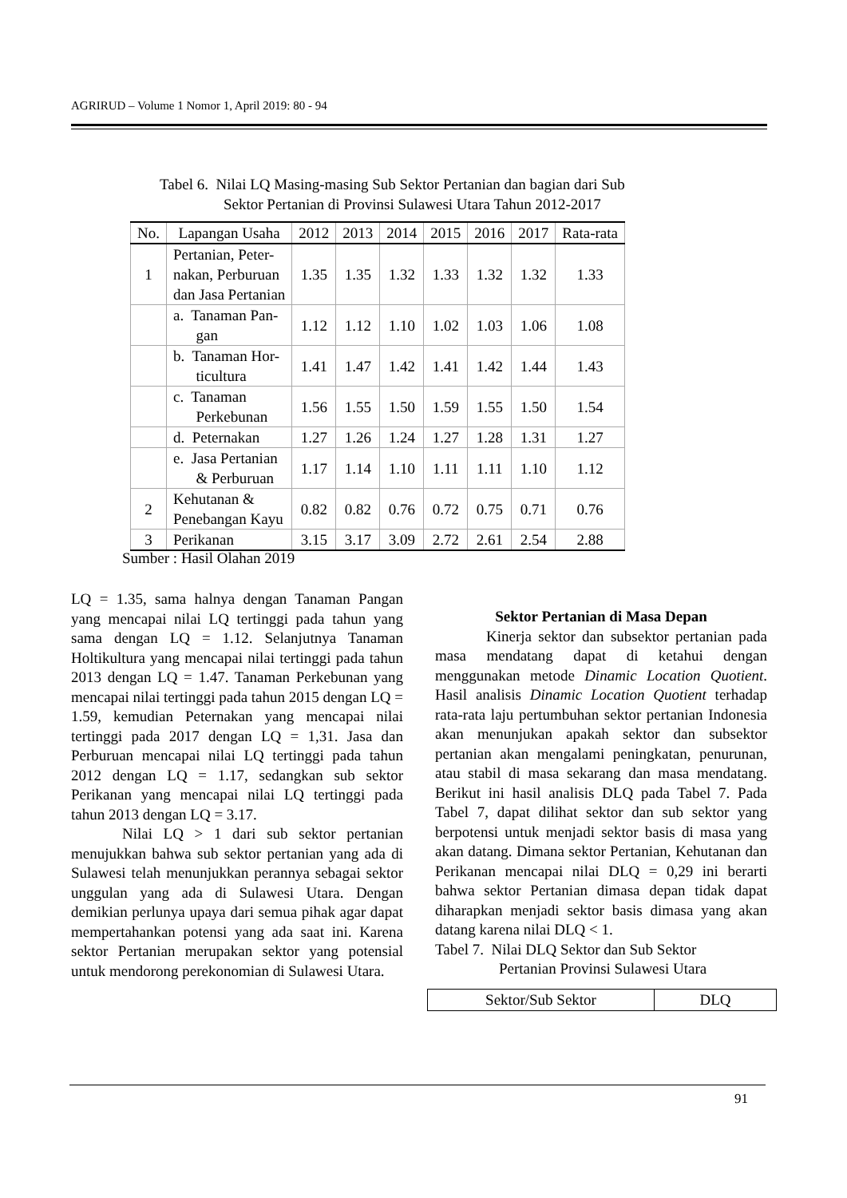AGRIRUD – Volume 1 Nomor 1, April 2019: 80 - 94
Tabel 6. Nilai LQ Masing-masing Sub Sektor Pertanian dan bagian dari Sub
Sektor Pertanian di Provinsi Sulawesi Utara Tahun 2012-2017
| No. | Lapangan Usaha | 2012 | 2013 | 2014 | 2015 | 2016 | 2017 | Rata-rata |
| --- | --- | --- | --- | --- | --- | --- | --- | --- |
| 1 | Pertanian, Peter- nakan, Perburuan dan Jasa Pertanian | 1.35 | 1.35 | 1.32 | 1.33 | 1.32 | 1.32 | 1.33 |
| | a. Tanaman Pan- gan | 1.12 | 1.12 | 1.10 | 1.02 | 1.03 | 1.06 | 1.08 |
| | b. Tanaman Hor- ticultura | 1.41 | 1.47 | 1.42 | 1.41 | 1.42 | 1.44 | 1.43 |
| | c. Tanaman Perkebunan | 1.56 | 1.55 | 1.50 | 1.59 | 1.55 | 1.50 | 1.54 |
| | d. Peternakan | 1.27 | 1.26 | 1.24 | 1.27 | 1.28 | 1.31 | 1.27 |
| | e. Jasa Pertanian & Perburuan | 1.17 | 1.14 | 1.10 | 1.11 | 1.11 | 1.10 | 1.12 |
| 2 | Kehutanan & Penebangan Kayu | 0.82 | 0.82 | 0.76 | 0.72 | 0.75 | 0.71 | 0.76 |
| 3 | Perikanan | 3.15 | 3.17 | 3.09 | 2.72 | 2.61 | 2.54 | 2.88 |
Sumber : Hasil Olahan 2019
LQ = 1.35, sama halnya dengan Tanaman Pangan yang mencapai nilai LQ tertinggi pada tahun yang sama dengan LQ = 1.12. Selanjutnya Tanaman Holtikultura yang mencapai nilai tertinggi pada tahun 2013 dengan LQ = 1.47. Tanaman Perkebunan yang mencapai nilai tertinggi pada tahun 2015 dengan LQ = 1.59, kemudian Peternakan yang mencapai nilai tertinggi pada 2017 dengan LQ = 1,31. Jasa dan Perburuan mencapai nilai LQ tertinggi pada tahun 2012 dengan LQ = 1.17, sedangkan sub sektor Perikanan yang mencapai nilai LQ tertinggi pada tahun 2013 dengan LQ = 3.17.
Nilai LQ > 1 dari sub sektor pertanian menujukkan bahwa sub sektor pertanian yang ada di Sulawesi telah menunjukkan perannya sebagai sektor unggulan yang ada di Sulawesi Utara. Dengan demikian perlunya upaya dari semua pihak agar dapat mempertahankan potensi yang ada saat ini. Karena sektor Pertanian merupakan sektor yang potensial untuk mendorong perekonomian di Sulawesi Utara.
Sektor Pertanian di Masa Depan
Kinerja sektor dan subsektor pertanian pada masa mendatang dapat di ketahui dengan menggunakan metode Dinamic Location Quotient. Hasil analisis Dinamic Location Quotient terhadap rata-rata laju pertumbuhan sektor pertanian Indonesia akan menunjukan apakah sektor dan subsektor pertanian akan mengalami peningkatan, penurunan, atau stabil di masa sekarang dan masa mendatang. Berikut ini hasil analisis DLQ pada Tabel 7. Pada Tabel 7, dapat dilihat sektor dan sub sektor yang berpotensi untuk menjadi sektor basis di masa yang akan datang. Dimana sektor Pertanian, Kehutanan dan Perikanan mencapai nilai DLQ = 0,29 ini berarti bahwa sektor Pertanian dimasa depan tidak dapat diharapkan menjadi sektor basis dimasa yang akan datang karena nilai DLQ < 1.
Tabel 7. Nilai DLQ Sektor dan Sub Sektor
Pertanian Provinsi Sulawesi Utara
| Sektor/Sub Sektor | DLQ |
91